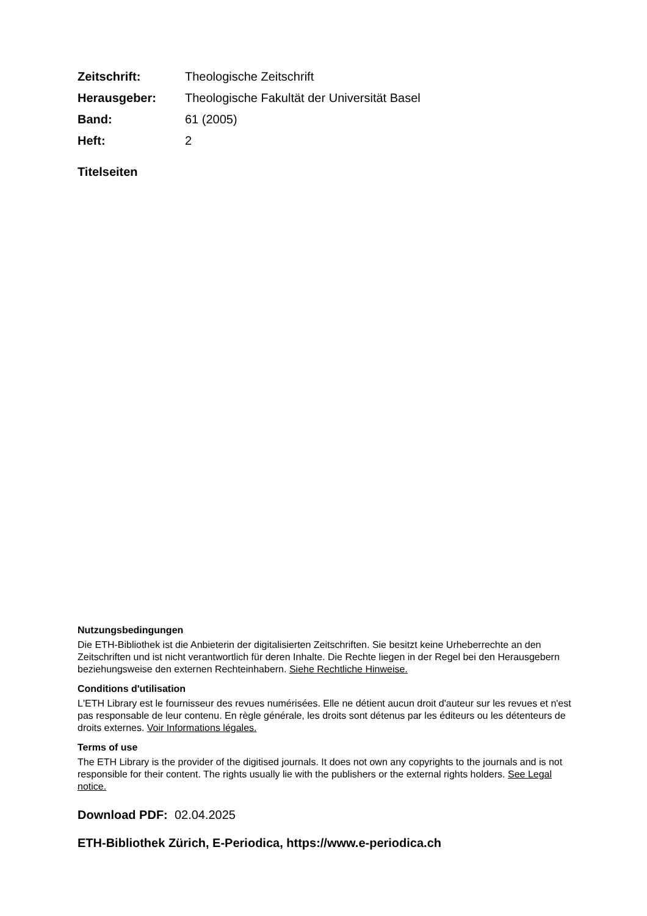Zeitschrift: Theologische Zeitschrift
Herausgeber: Theologische Fakultät der Universität Basel
Band: 61 (2005)
Heft: 2
Titelseiten
Nutzungsbedingungen
Die ETH-Bibliothek ist die Anbieterin der digitalisierten Zeitschriften. Sie besitzt keine Urheberrechte an den Zeitschriften und ist nicht verantwortlich für deren Inhalte. Die Rechte liegen in der Regel bei den Herausgebern beziehungsweise den externen Rechteinhabern. Siehe Rechtliche Hinweise.
Conditions d'utilisation
L'ETH Library est le fournisseur des revues numérisées. Elle ne détient aucun droit d'auteur sur les revues et n'est pas responsable de leur contenu. En règle générale, les droits sont détenus par les éditeurs ou les détenteurs de droits externes. Voir Informations légales.
Terms of use
The ETH Library is the provider of the digitised journals. It does not own any copyrights to the journals and is not responsible for their content. The rights usually lie with the publishers or the external rights holders. See Legal notice.
Download PDF: 02.04.2025
ETH-Bibliothek Zürich, E-Periodica, https://www.e-periodica.ch